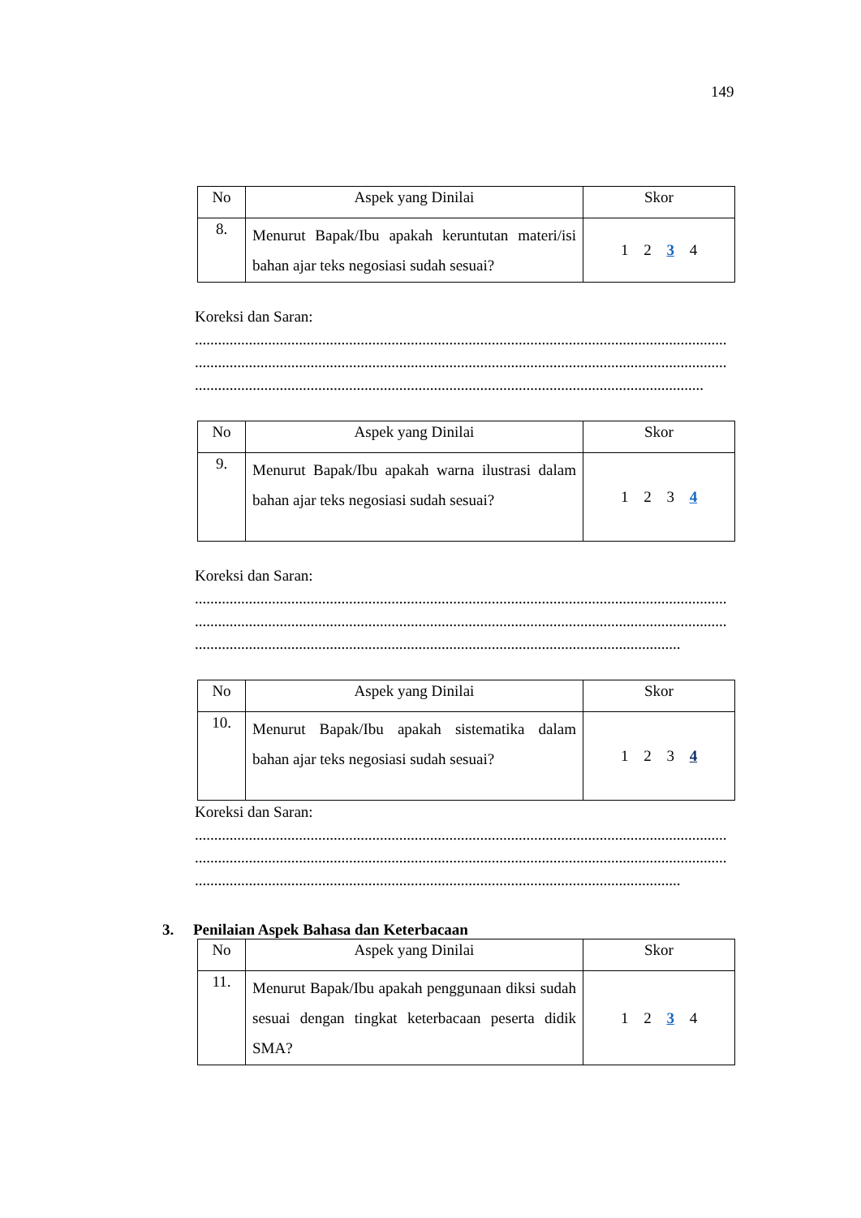149
| No | Aspek yang Dinilai | Skor |
| --- | --- | --- |
| 8. | Menurut Bapak/Ibu apakah keruntutan materi/isi bahan ajar teks negosiasi sudah sesuai? | 1 2 3 4 |
Koreksi dan Saran:
..........................................................................................................................................
..........................................................................................................................................
....................................................................................................................................
| No | Aspek yang Dinilai | Skor |
| --- | --- | --- |
| 9. | Menurut Bapak/Ibu apakah warna ilustrasi dalam bahan ajar teks negosiasi sudah sesuai? | 1 2 3 4 |
Koreksi dan Saran:
..........................................................................................................................................
..........................................................................................................................................
..............................................................................................................................
| No | Aspek yang Dinilai | Skor |
| --- | --- | --- |
| 10. | Menurut Bapak/Ibu apakah sistematika dalam bahan ajar teks negosiasi sudah sesuai? | 1 2 3 4 |
Koreksi dan Saran:
..........................................................................................................................................
..........................................................................................................................................
..............................................................................................................................
3. Penilaian Aspek Bahasa dan Keterbacaan
| No | Aspek yang Dinilai | Skor |
| --- | --- | --- |
| 11. | Menurut Bapak/Ibu apakah penggunaan diksi sudah sesuai dengan tingkat keterbacaan peserta didik SMA? | 1 2 3 4 |